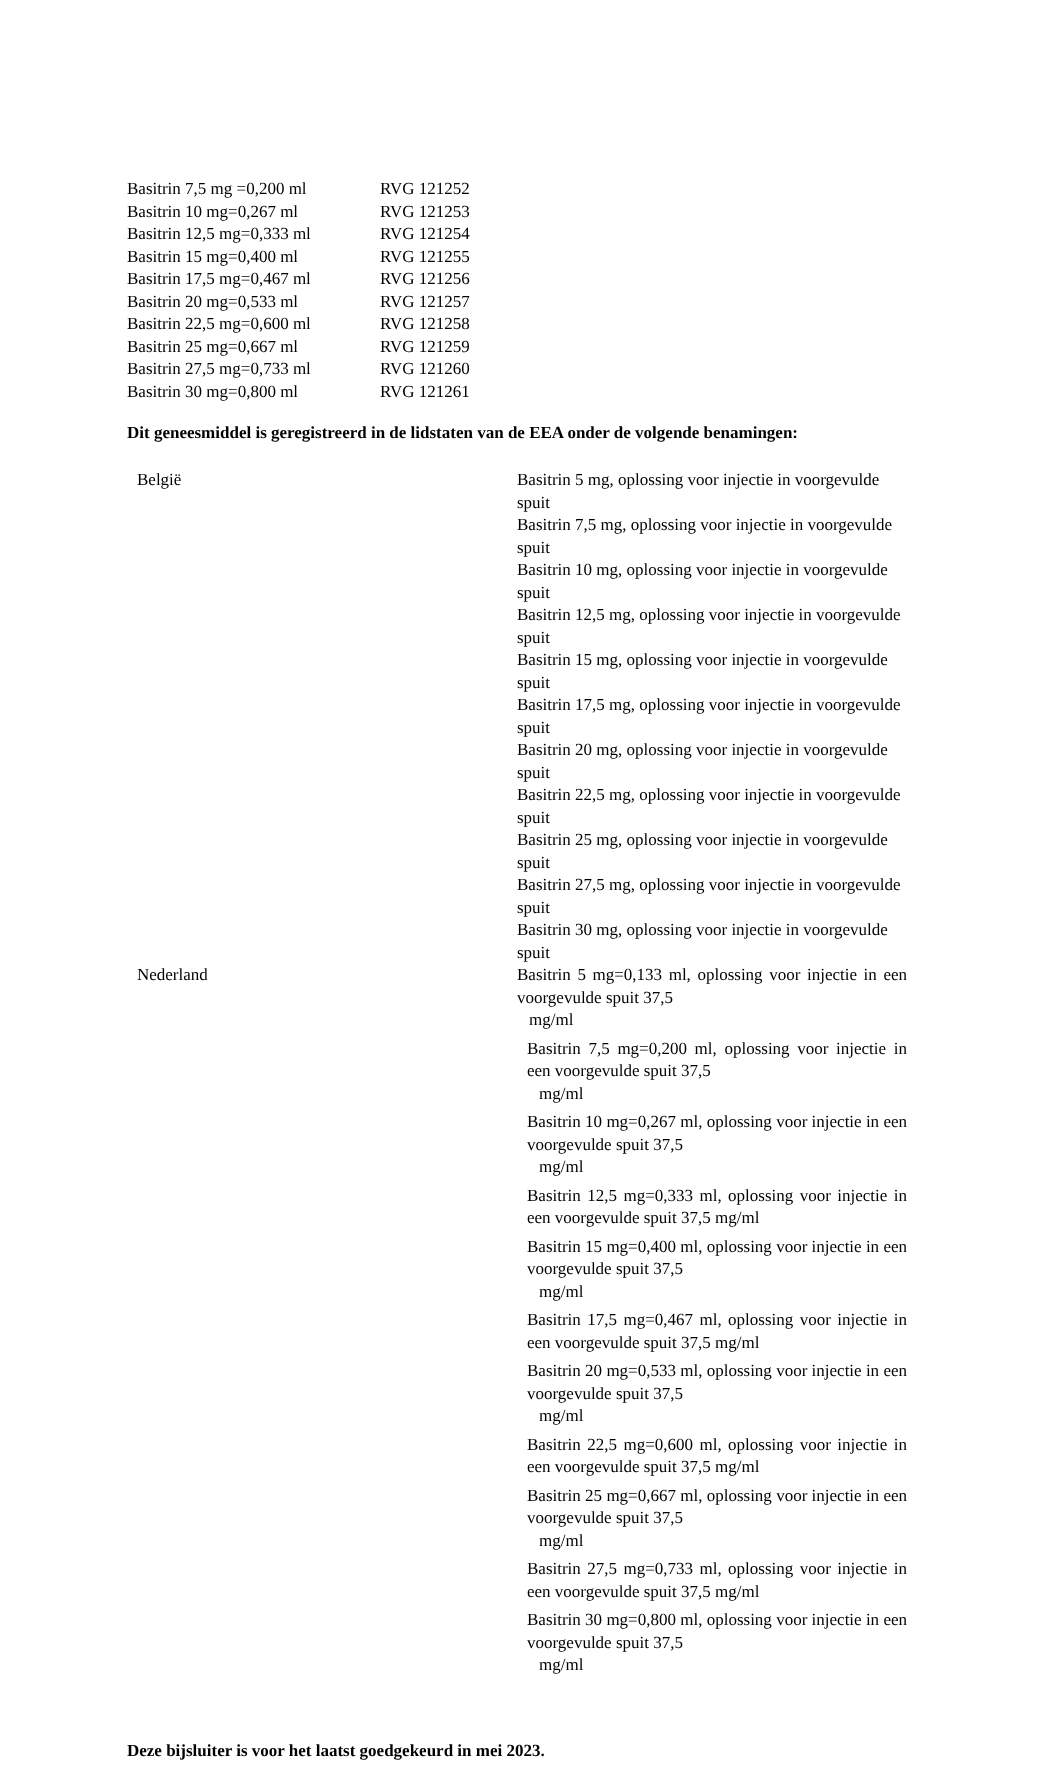| Basitrin 7,5 mg =0,200 ml | RVG 121252 |
| Basitrin 10 mg=0,267 ml | RVG 121253 |
| Basitrin 12,5 mg=0,333 ml | RVG 121254 |
| Basitrin 15 mg=0,400 ml | RVG 121255 |
| Basitrin 17,5 mg=0,467 ml | RVG 121256 |
| Basitrin 20 mg=0,533 ml | RVG 121257 |
| Basitrin 22,5 mg=0,600 ml | RVG 121258 |
| Basitrin 25 mg=0,667 ml | RVG 121259 |
| Basitrin 27,5 mg=0,733 ml | RVG 121260 |
| Basitrin 30 mg=0,800 ml | RVG 121261 |
Dit geneesmiddel is geregistreerd in de lidstaten van de EEA onder de volgende benamingen:
| België | Basitrin 5 mg, oplossing voor injectie in voorgevulde spuit Basitrin 7,5 mg, oplossing voor injectie in voorgevulde spuit Basitrin 10 mg, oplossing voor injectie in voorgevulde spuit Basitrin 12,5 mg, oplossing voor injectie in voorgevulde spuit Basitrin 15 mg, oplossing voor injectie in voorgevulde spuit Basitrin 17,5 mg, oplossing voor injectie in voorgevulde spuit Basitrin 20 mg, oplossing voor injectie in voorgevulde spuit Basitrin 22,5 mg, oplossing voor injectie in voorgevulde spuit Basitrin 25 mg, oplossing voor injectie in voorgevulde spuit Basitrin 27,5 mg, oplossing voor injectie in voorgevulde spuit Basitrin 30 mg, oplossing voor injectie in voorgevulde spuit |
| Nederland | Basitrin 5 mg=0,133 ml, oplossing voor injectie in een voorgevulde spuit 37,5 mg/ml |
| | Basitrin 7,5 mg=0,200 ml, oplossing voor injectie in een voorgevulde spuit 37,5 mg/ml |
| | Basitrin 10 mg=0,267 ml, oplossing voor injectie in een voorgevulde spuit 37,5 mg/ml |
| | Basitrin 12,5 mg=0,333 ml, oplossing voor injectie in een voorgevulde spuit 37,5 mg/ml |
| | Basitrin 15 mg=0,400 ml, oplossing voor injectie in een voorgevulde spuit 37,5 mg/ml |
| | Basitrin 17,5 mg=0,467 ml, oplossing voor injectie in een voorgevulde spuit 37,5 mg/ml |
| | Basitrin 20 mg=0,533 ml, oplossing voor injectie in een voorgevulde spuit 37,5 mg/ml |
| | Basitrin 22,5 mg=0,600 ml, oplossing voor injectie in een voorgevulde spuit 37,5 mg/ml |
| | Basitrin 25 mg=0,667 ml, oplossing voor injectie in een voorgevulde spuit 37,5 mg/ml |
| | Basitrin 27,5 mg=0,733 ml, oplossing voor injectie in een voorgevulde spuit 37,5 mg/ml |
| | Basitrin 30 mg=0,800 ml, oplossing voor injectie in een voorgevulde spuit 37,5 mg/ml |
Deze bijsluiter is voor het laatst goedgekeurd in mei 2023.